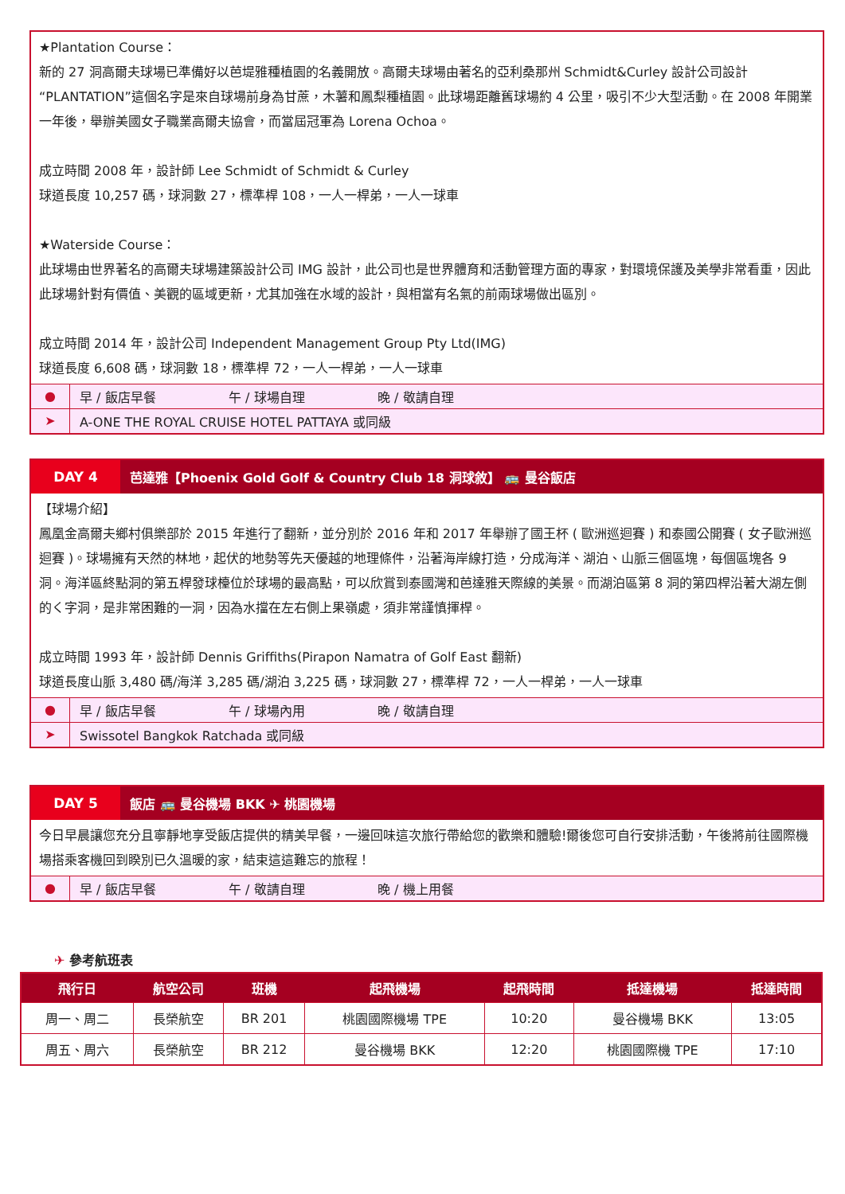★Plantation Course：
新的 27 洞高爾夫球場已準備好以芭堤雅種植園的名義開放。高爾夫球場由著名的亞利桑那州 Schmidt&Curley 設計公司設計 “PLANTATION”這個名字是來自球場前身為甘蔗，木薯和鳳梨種植園。此球場距離舊球場約 4 公里，吸引不少大型活動。在 2008 年開業一年後，舉辦美國女子職業高爾夫協會，而當屆冠軍為 Lorena Ochoa。
成立時間 2008 年，設計師 Lee Schmidt of Schmidt & Curley
球道長度 10,257 碼，球洞數 27，標準桿 108，一人一桿弟，一人一球車
★Waterside Course：
此球場由世界著名的高爾夫球場建築設計公司 IMG 設計，此公司也是世界體育和活動管理方面的專家，對環境保護及美學非常看重，因此此球場針對有價值、美觀的區域更新，尤其加強在水域的設計，與相當有名氣的前兩球場做出區別。
成立時間 2014 年，設計公司 Independent Management Group Pty Ltd(IMG)
球道長度 6,608 碼，球洞數 18，標準桿 72，一人一桿弟，一人一球車
●
早 / 飯店早餐 午 / 球場自理 晚 / 敬請自理
➤
A-ONE THE ROYAL CRUISE HOTEL PATTAYA 或同級
DAY 4
芭達雅【Phoenix Gold Golf & Country Club 18 洞球敘】 🚌 曼谷飯店
【球場介紹】
鳳凰金高爾夫鄉村俱樂部於 2015 年進行了翻新，並分別於 2016 年和 2017 年舉辦了國王杯 ( 歐洲巡迴賽 ) 和泰國公開賽 ( 女子歐洲巡迴賽 )。球場擁有天然的林地，起伏的地勢等先天優越的地理條件，沿著海岸線打造，分成海洋、湖泊、山脈三個區塊，每個區塊各 9 洞。海洋區終點洞的第五桿發球檯位於球場的最高點，可以欣賞到泰國灣和芭達雅天際線的美景。而湖泊區第 8 洞的第四桿沿著大湖左側的く字洞，是非常困難的一洞，因為水擋在左右側上果嶺處，須非常謹慎揮桿。
成立時間 1993 年，設計師 Dennis Griffiths(Pirapon Namatra of Golf East 翻新)
球道長度山脈 3,480 碼/海洋 3,285 碼/湖泊 3,225 碼，球洞數 27，標準桿 72，一人一桿弟，一人一球車
●
早 / 飯店早餐 午 / 球場內用 晚 / 敬請自理
➤
Swissotel Bangkok Ratchada 或同級
DAY 5
飯店 🚌 曼谷機場 BKK ✈ 桃園機場
今日早晨讓您充分且寧靜地享受飯店提供的精美早餐，一邊回味這次旅行帶給您的歡樂和體驗!爾後您可自行安排活動，午後將前往國際機場搭乘客機回到睽別已久溫暖的家，結束這這難忘的旅程！
●
早 / 飯店早餐 午 / 敬請自理 晚 / 機上用餐
✈ 參考航班表
| 飛行日 | 航空公司 | 班機 | 起飛機場 | 起飛時間 | 抵達機場 | 抵達時間 |
| --- | --- | --- | --- | --- | --- | --- |
| 周一、周二 | 長榮航空 | BR 201 | 桃園國際機場 TPE | 10:20 | 曼谷機場 BKK | 13:05 |
| 周五、周六 | 長榮航空 | BR 212 | 曼谷機場 BKK | 12:20 | 桃園國際機 TPE | 17:10 |